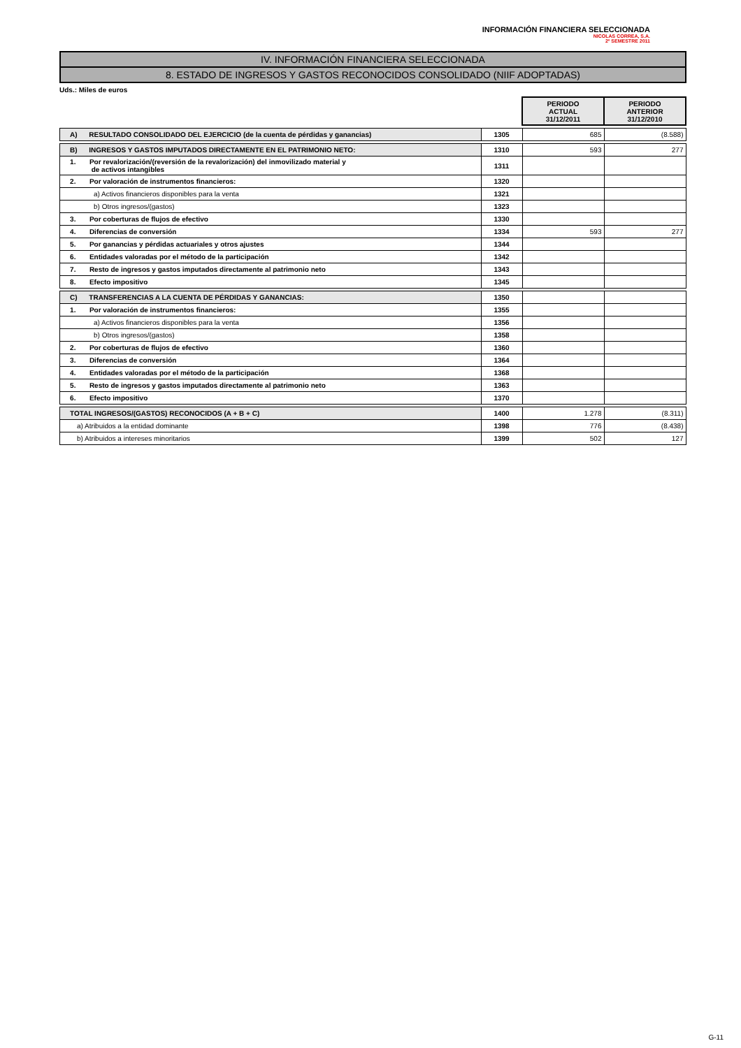INFORMACIÓN FINANCIERA SELECCIONADA
NICOLAS CORREA, S.A.
2º SEMESTRE 2011
IV. INFORMACIÓN FINANCIERA SELECCIONADA
8. ESTADO DE INGRESOS Y GASTOS RECONOCIDOS CONSOLIDADO (NIIF ADOPTADAS)
Uds.: Miles de euros
| | | PERIODO ACTUAL 31/12/2011 | PERIODO ANTERIOR 31/12/2010 |
| A) RESULTADO CONSOLIDADO DEL EJERCICIO (de la cuenta de pérdidas y ganancias) | 1305 | 685 | (8.588) |
| B) INGRESOS Y GASTOS IMPUTADOS DIRECTAMENTE EN EL PATRIMONIO NETO: | 1310 | 593 | 277 |
| 1. Por revalorización/(reversión de la revalorización) del inmovilizado material y de activos intangibles | 1311 | | |
| 2. Por valoración de instrumentos financieros: | 1320 | | |
| a) Activos financieros disponibles para la venta | 1321 | | |
| b) Otros ingresos/(gastos) | 1323 | | |
| 3. Por coberturas de flujos de efectivo | 1330 | | |
| 4. Diferencias de conversión | 1334 | 593 | 277 |
| 5. Por ganancias y pérdidas actuariales y otros ajustes | 1344 | | |
| 6. Entidades valoradas por el método de la participación | 1342 | | |
| 7. Resto de ingresos y gastos imputados directamente al patrimonio neto | 1343 | | |
| 8. Efecto impositivo | 1345 | | |
| C) TRANSFERENCIAS A LA CUENTA DE PÉRDIDAS Y GANANCIAS: | 1350 | | |
| 1. Por valoración de instrumentos financieros: | 1355 | | |
| a) Activos financieros disponibles para la venta | 1356 | | |
| b) Otros ingresos/(gastos) | 1358 | | |
| 2. Por coberturas de flujos de efectivo | 1360 | | |
| 3. Diferencias de conversión | 1364 | | |
| 4. Entidades valoradas por el método de la participación | 1368 | | |
| 5. Resto de ingresos y gastos imputados directamente al patrimonio neto | 1363 | | |
| 6. Efecto impositivo | 1370 | | |
| TOTAL INGRESOS/(GASTOS) RECONOCIDOS (A + B + C) | 1400 | 1.278 | (8.311) |
| a) Atribuidos a la entidad dominante | 1398 | 776 | (8.438) |
| b) Atribuidos a intereses minoritarios | 1399 | 502 | 127 |
G-11